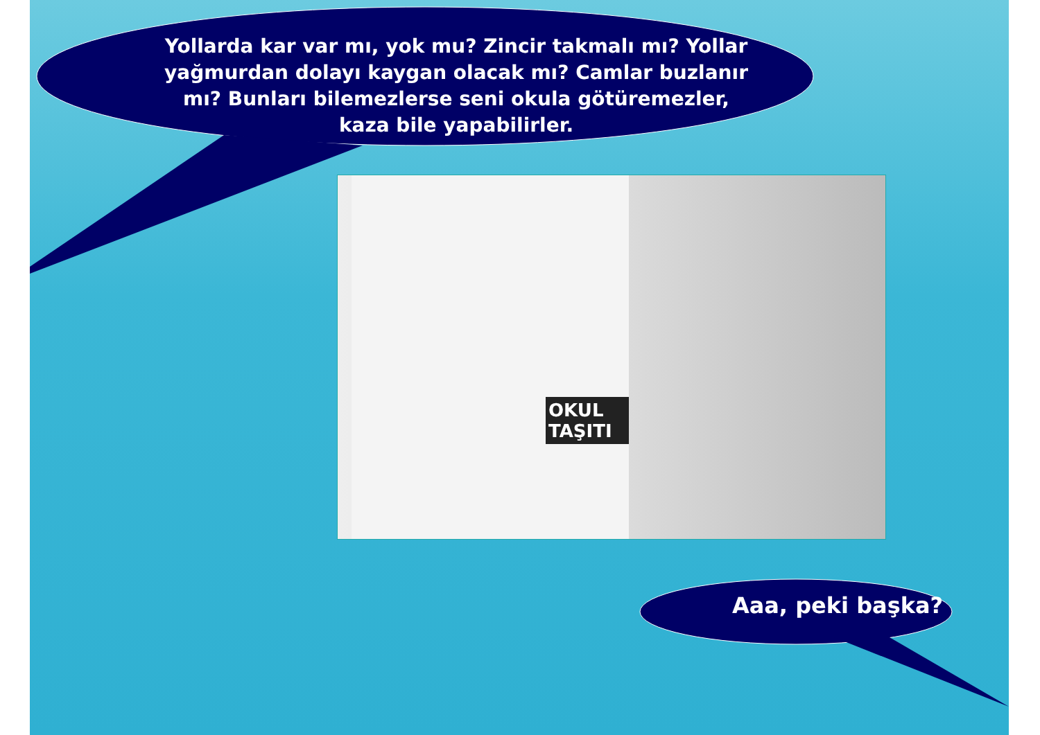Yollarda kar var mı, yok mu? Zincir takmalı mı? Yollar yağmurdan dolayı kaygan olacak mı? Camlar buzlanır mı? Bunları bilemezlerse seni okula götüremezler, kaza bile yapabilirler.
OKUL TAŞITI
Aaa, peki başka?